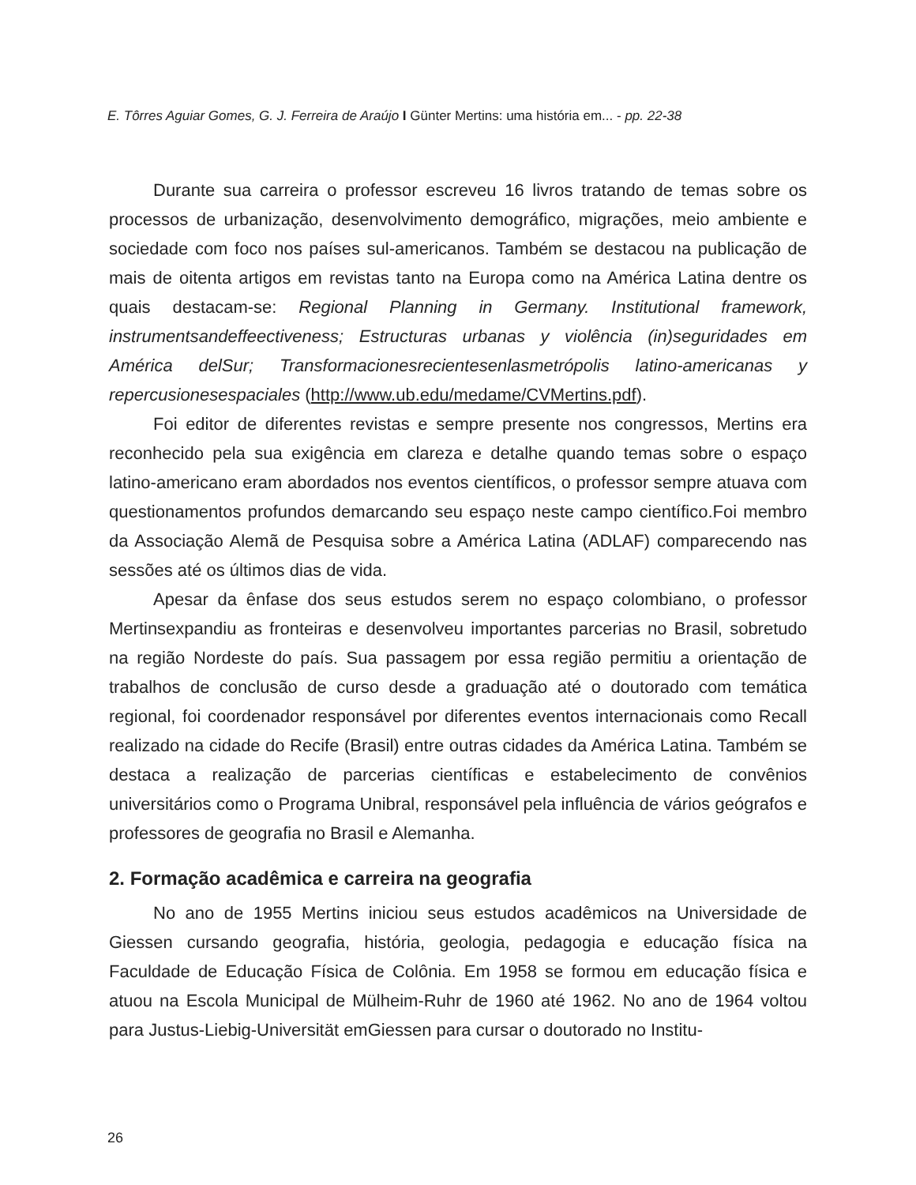E. Tôrres Aguiar Gomes, G. J. Ferreira de Araújo I Günter Mertins: uma história em... - pp. 22-38
Durante sua carreira o professor escreveu 16 livros tratando de temas sobre os processos de urbanização, desenvolvimento demográfico, migrações, meio ambiente e sociedade com foco nos países sul-americanos. Também se destacou na publicação de mais de oitenta artigos em revistas tanto na Europa como na América Latina dentre os quais destacam-se: Regional Planning in Germany. Institutional framework, instrumentsandeffeectiveness; Estructuras urbanas y violência (in)seguridades em América delSur; Transformacionesrecientesenlasmetrópolis latino-americanas y repercusionesespaciales (http://www.ub.edu/medame/CVMertins.pdf).
Foi editor de diferentes revistas e sempre presente nos congressos, Mertins era reconhecido pela sua exigência em clareza e detalhe quando temas sobre o espaço latino-americano eram abordados nos eventos científicos, o professor sempre atuava com questionamentos profundos demarcando seu espaço neste campo científico.Foi membro da Associação Alemã de Pesquisa sobre a América Latina (ADLAF) comparecendo nas sessões até os últimos dias de vida.
Apesar da ênfase dos seus estudos serem no espaço colombiano, o professor Mertinsexpandiu as fronteiras e desenvolveu importantes parcerias no Brasil, sobretudo na região Nordeste do país. Sua passagem por essa região permitiu a orientação de trabalhos de conclusão de curso desde a graduação até o doutorado com temática regional, foi coordenador responsável por diferentes eventos internacionais como Recall realizado na cidade do Recife (Brasil) entre outras cidades da América Latina. Também se destaca a realização de parcerias científicas e estabelecimento de convênios universitários como o Programa Unibral, responsável pela influência de vários geógrafos e professores de geografia no Brasil e Alemanha.
2. Formação acadêmica e carreira na geografia
No ano de 1955 Mertins iniciou seus estudos acadêmicos na Universidade de Giessen cursando geografia, história, geologia, pedagogia e educação física na Faculdade de Educação Física de Colônia. Em 1958 se formou em educação física e atuou na Escola Municipal de Mülheim-Ruhr de 1960 até 1962. No ano de 1964 voltou para Justus-Liebig-Universität emGiessen para cursar o doutorado no Institu-
26